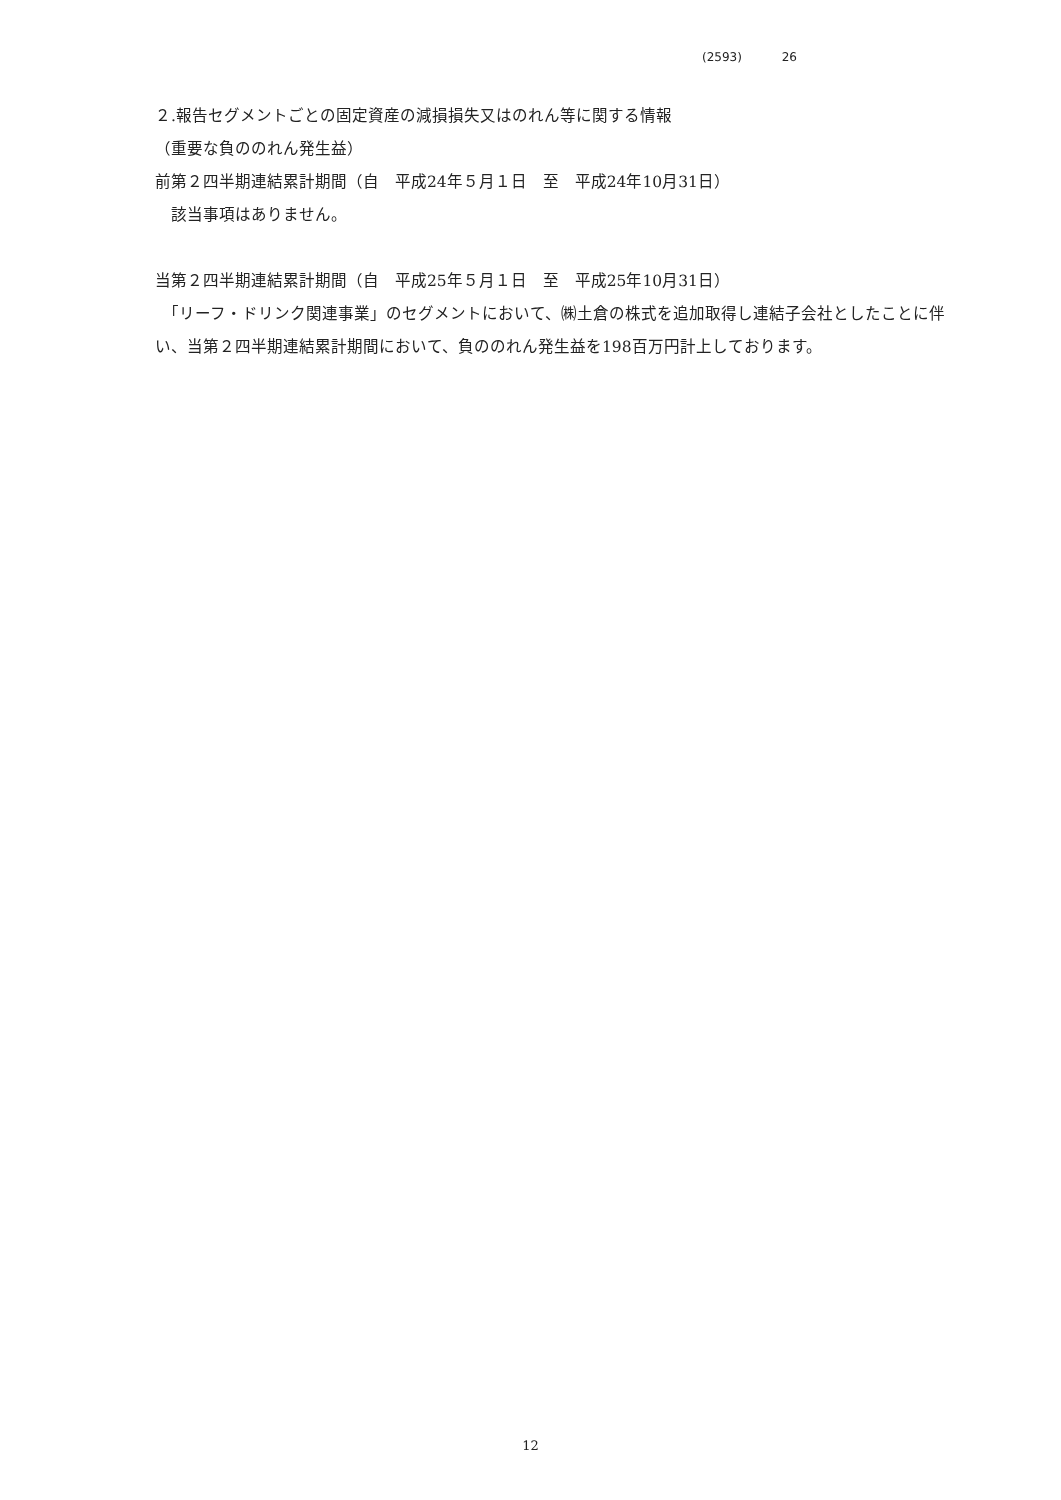(2593) 26
２.報告セグメントごとの固定資産の減損損失又はのれん等に関する情報
（重要な負ののれん発生益）
前第２四半期連結累計期間（自　平成24年５月１日　至　平成24年10月31日）
　該当事項はありません。
当第２四半期連結累計期間（自　平成25年５月１日　至　平成25年10月31日）
　「リーフ・ドリンク関連事業」のセグメントにおいて、㈱土倉の株式を追加取得し連結子会社としたことに伴い、当第２四半期連結累計期間において、負ののれん発生益を198百万円計上しております。
12